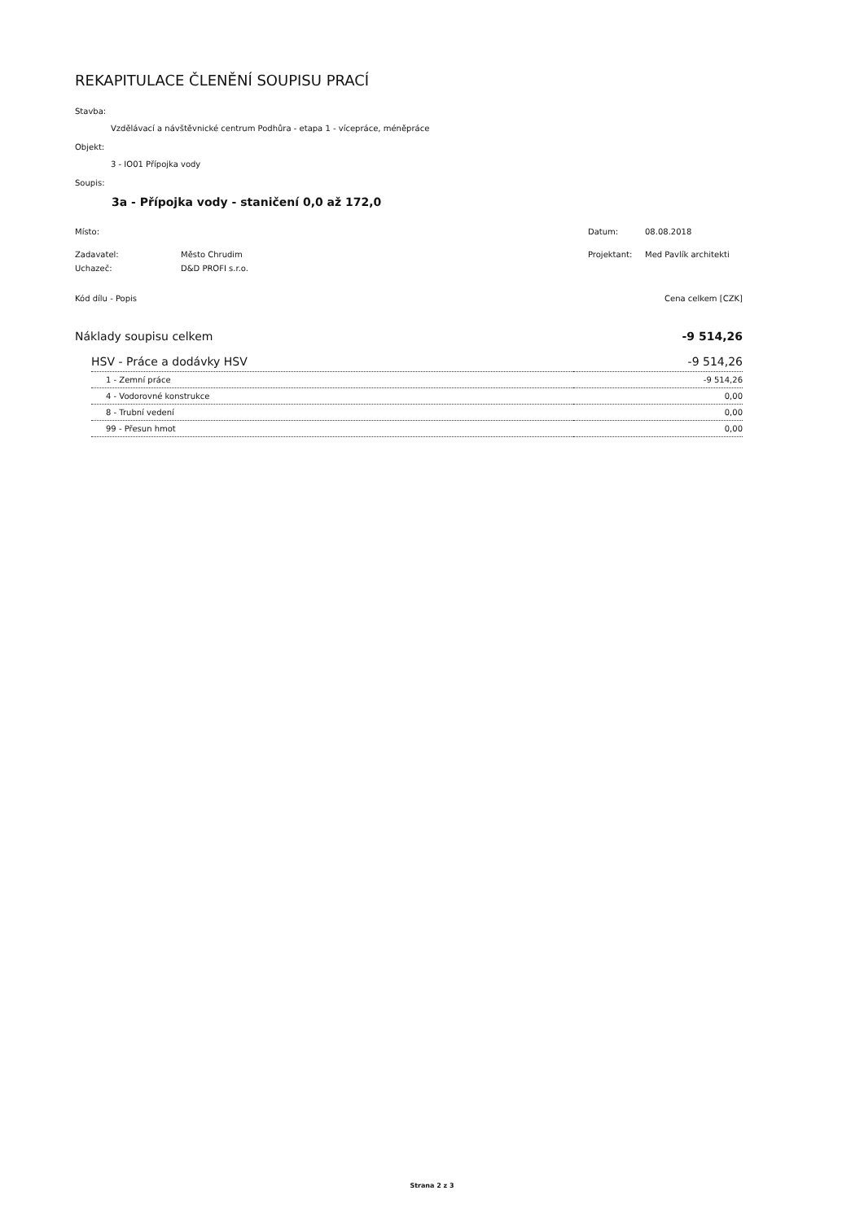REKAPITULACE ČLENĚNÍ SOUPISU PRACÍ
Stavba:
Vzdělávací a návštěvnické centrum Podhůra - etapa 1 - vícepráce, méněpráce
Objekt:
3 - IO01 Přípojka vody
Soupis:
3a - Přípojka vody - staničení 0,0 až 172,0
| Místo: | | Datum: | 08.08.2018 |
| Zadavatel: | Město Chrudim | Projektant: | Med Pavlík architekti |
| Uchazeč: | D&D PROFI s.r.o. | | |
| Kód dílu - Popis | Cena celkem [CZK] |
| Náklady soupisu celkem | -9 514,26 |
| HSV - Práce a dodávky HSV | -9 514,26 |
| 1 - Zemní práce | -9 514,26 |
| 4 - Vodorovné konstrukce | 0,00 |
| 8 - Trubní vedení | 0,00 |
| 99 - Přesun hmot | 0,00 |
Strana 2 z 3